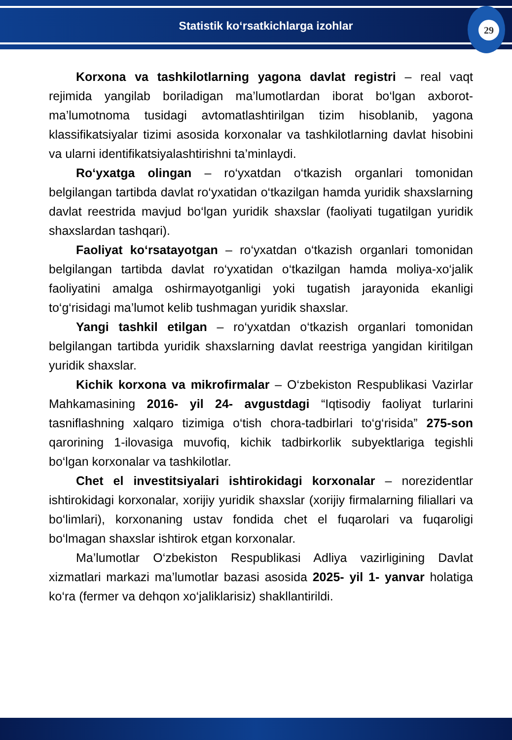Statistik ko‘rsatkichlarga izohlar
29
Korxona va tashkilotlarning yagona davlat registri – real vaqt rejimida yangilab boriladigan ma’lumotlardan iborat bo‘lgan axborot-ma’lumotnoma tusidagi avtomatlashtirilgan tizim hisoblanib, yagona klassifikatsiyalar tizimi asosida korxonalar va tashkilotlarning davlat hisobini va ularni identifikatsiyalashtirishni ta’minlaydi.
Ro‘yxatga olingan – ro‘yxatdan o‘tkazish organlari tomonidan belgilangan tartibda davlat ro‘yxatidan o‘tkazilgan hamda yuridik shaxslarning davlat reestrida mavjud bo‘lgan yuridik shaxslar (faoliyati tugatilgan yuridik shaxslardan tashqari).
Faoliyat ko‘rsatayotgan – ro‘yxatdan o‘tkazish organlari tomonidan belgilangan tartibda davlat ro‘yxatidan o‘tkazilgan hamda moliya-xo‘jalik faoliyatini amalga oshirmayotganligi yoki tugatish jarayonida ekanligi to‘g‘risidagi ma’lumot kelib tushmagan yuridik shaxslar.
Yangi tashkil etilgan – ro‘yxatdan o‘tkazish organlari tomonidan belgilangan tartibda yuridik shaxslarning davlat reestriga yangidan kiritilgan yuridik shaxslar.
Kichik korxona va mikrofirmalar – O‘zbekiston Respublikasi Vazirlar Mahkamasining 2016- yil 24- avgustdagi “Iqtisodiy faoliyat turlarini tasniflashning xalqaro tizimiga o‘tish chora-tadbirlari to‘g‘risida” 275-son qarorining 1-ilovasiga muvofiq, kichik tadbirkorlik subyektlariga tegishli bo‘lgan korxonalar va tashkilotlar.
Chet el investitsiyalari ishtirokidagi korxonalar – norezidentlar ishtirokidagi korxonalar, xorijiy yuridik shaxslar (xorijiy firmalarning filiallari va bo‘limlari), korxonaning ustav fondida chet el fuqarolari va fuqaroligi bo‘lmagan shaxslar ishtirok etgan korxonalar.
Ma’lumotlar O‘zbekiston Respublikasi Adliya vazirligining Davlat xizmatlari markazi ma’lumotlar bazasi asosida 2025- yil 1- yanvar holatiga ko‘ra (fermer va dehqon xo‘jaliklarisiz) shakllantirildi.